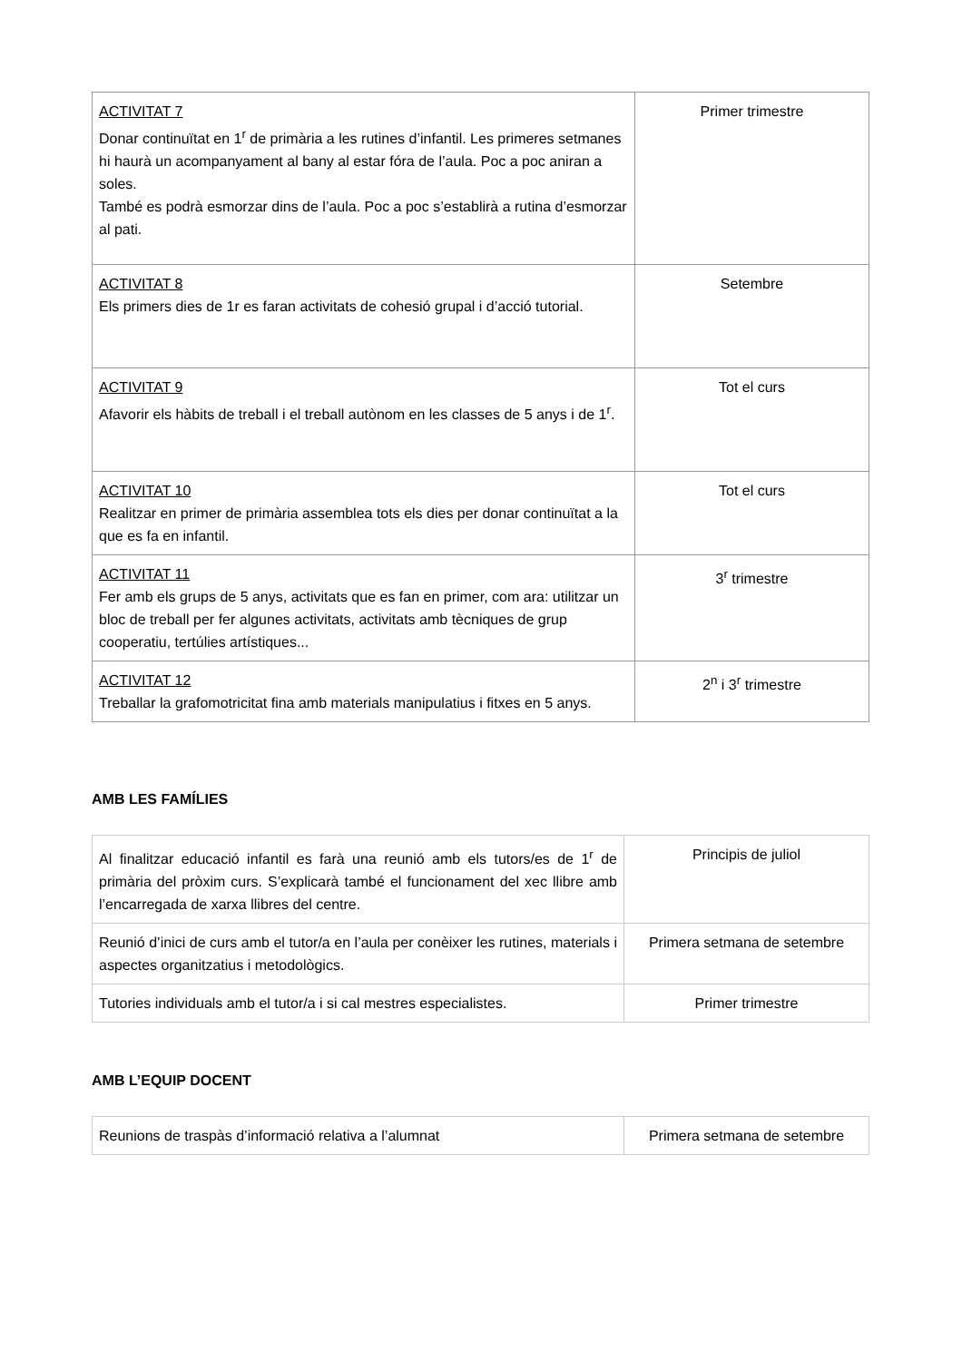| ACTIVITAT 7 Donar continuïtat en 1<sup>r</sup> de primària a les rutines d’infantil. Les primeres setmanes hi haurà un acompanyament al bany al estar fóra de l’aula. Poc a poc aniran a soles. També es podrà esmorzar dins de l’aula. Poc a poc s’establirà a rutina d’esmorzar al pati. | Primer trimestre |
| ACTIVITAT 8 Els primers dies de 1r es faran activitats de cohesió grupal i d’acció tutorial. | Setembre |
| ACTIVITAT 9 Afavorir els hàbits de treball i el treball autònom en les classes de 5 anys i de 1<sup>r</sup>. | Tot el curs |
| ACTIVITAT 10 Realitzar en primer de primària assemblea tots els dies per donar continuïtat a la que es fa en infantil. | Tot el curs |
| ACTIVITAT 11 Fer amb els grups de 5 anys, activitats que es fan en primer, com ara: utilitzar un bloc de treball per fer algunes activitats, activitats amb tècniques de grup cooperatiu, tertúlies artístiques... | 3<sup>r</sup> trimestre |
| ACTIVITAT 12 Treballar la grafomotricitat fina amb materials manipulatius i fitxes en 5 anys. | 2<sup>n</sup> i 3<sup>r</sup> trimestre |
AMB LES FAMÍLIES
| Al finalitzar educació infantil es farà una reunió amb els tutors/es de 1<sup>r</sup> de primària del pròxim curs. S’explicarà també el funcionament del xec llibre amb l’encarregada de xarxa llibres del centre. | Principis de juliol |
| Reunió d’inici de curs amb el tutor/a en l’aula per conèixer les rutines, materials i aspectes organitzatius i metodològics. | Primera setmana de setembre |
| Tutories individuals amb el tutor/a i si cal mestres especialistes. | Primer trimestre |
AMB L’EQUIP DOCENT
| Reunions de traspàs d’informació relativa a l’alumnat | Primera setmana de setembre |